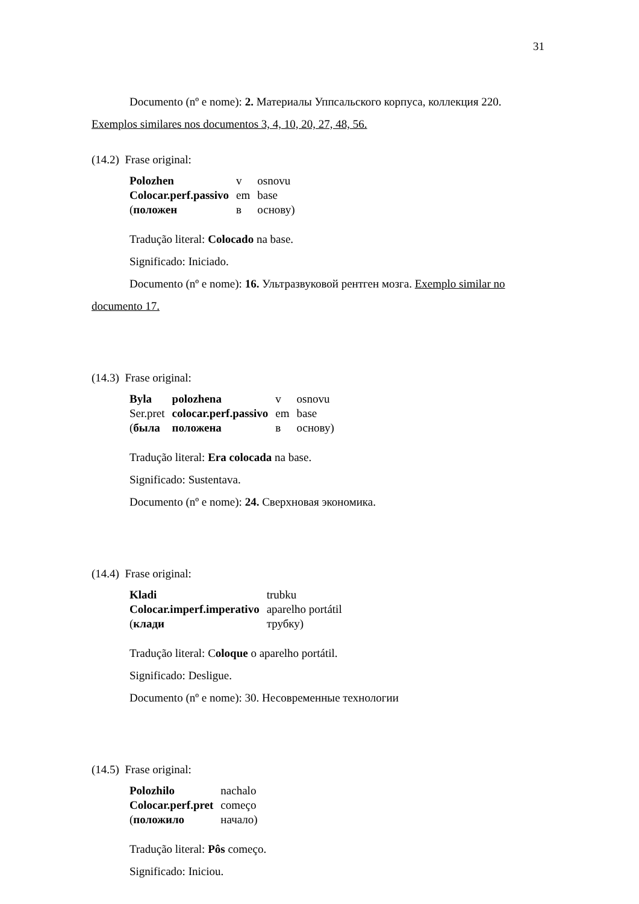31
Documento (nº e nome): 2. Материалы Уппсальского корпуса, коллекция 220. Exemplos similares nos documentos 3, 4, 10, 20, 27, 48, 56.
(14.2) Frase original:
| Polozhen | v | osnovu |
| Colocar.perf.passivo | em | base |
| ( положен | в | основу) |
Tradução literal: Colocado na base.
Significado: Iniciado.
Documento (nº e nome): 16. Ультразвуковой рентген мозга. Exemplo similar no documento 17.
(14.3) Frase original:
| Byla | polozhena | v | osnovu |
| Ser.pret | colocar.perf.passivo | em | base |
| ( была | положена | в | основу) |
Tradução literal: Era colocada na base.
Significado: Sustentava.
Documento (nº e nome): 24. Сверхновая экономика.
(14.4) Frase original:
| Kladi | trubku |
| Colocar.imperf.imperativo | aparelho portátil |
| ( клади | трубку) |
Tradução literal: Coloque o aparelho portátil.
Significado: Desligue.
Documento (nº e nome): 30. Несовременные технологии
(14.5) Frase original:
| Polozhilo | nachalo |
| Colocar.perf.pret | começo |
| ( положило | начало) |
Tradução literal: Pôs começo.
Significado: Iniciou.